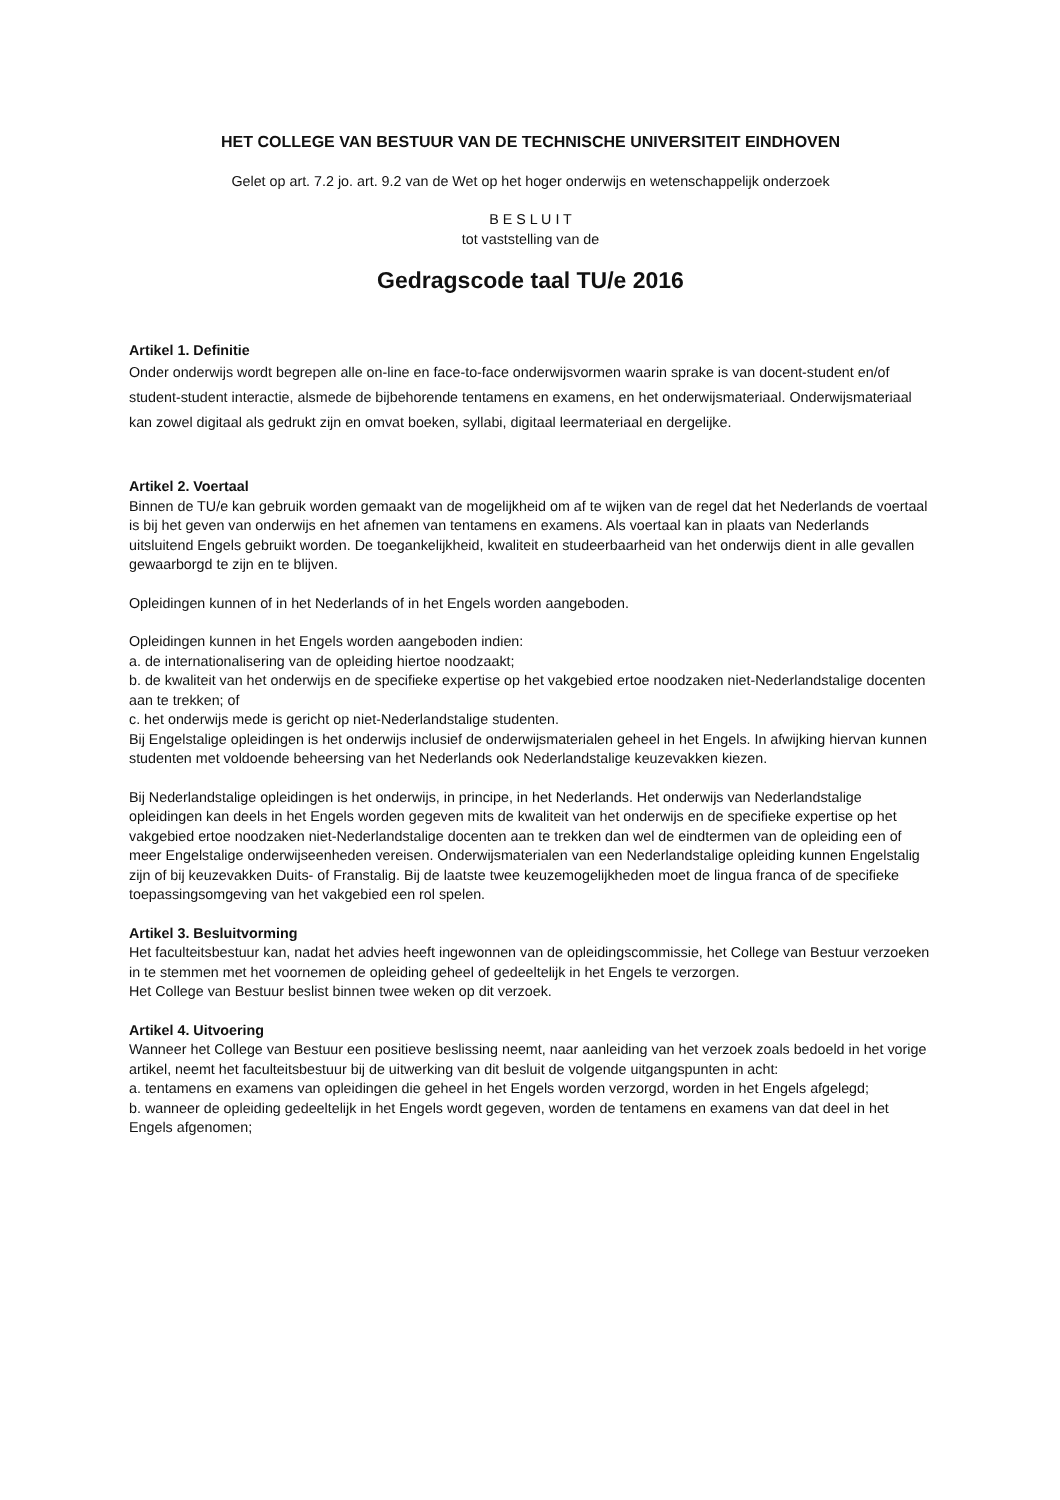HET COLLEGE VAN BESTUUR VAN DE TECHNISCHE UNIVERSITEIT EINDHOVEN
Gelet op art. 7.2 jo. art. 9.2 van de Wet op het hoger onderwijs en wetenschappelijk onderzoek
B E S L U I T
tot vaststelling van de
Gedragscode taal TU/e 2016
Artikel 1. Definitie
Onder onderwijs wordt begrepen alle on-line en face-to-face onderwijsvormen waarin sprake is van docent-student en/of student-student interactie, alsmede de bijbehorende tentamens en examens, en het onderwijsmateriaal. Onderwijsmateriaal kan zowel digitaal als gedrukt zijn en omvat boeken, syllabi, digitaal leermateriaal en dergelijke.
Artikel 2. Voertaal
Binnen de TU/e kan gebruik worden gemaakt van de mogelijkheid om af te wijken van de regel dat het Nederlands de voertaal is bij het geven van onderwijs en het afnemen van tentamens en examens. Als voertaal kan in plaats van Nederlands uitsluitend Engels gebruikt worden. De toegankelijkheid, kwaliteit en studeerbaarheid van het onderwijs dient in alle gevallen gewaarborgd te zijn en te blijven.
Opleidingen kunnen of in het Nederlands of in het Engels worden aangeboden.
Opleidingen kunnen in het Engels worden aangeboden indien:
a. de internationalisering van de opleiding hiertoe noodzaakt;
b. de kwaliteit van het onderwijs en de specifieke expertise op het vakgebied ertoe noodzaken niet-Nederlandstalige docenten aan te trekken; of
c. het onderwijs mede is gericht op niet-Nederlandstalige studenten.
Bij Engelstalige opleidingen is het onderwijs inclusief de onderwijsmaterialen geheel in het Engels. In afwijking hiervan kunnen studenten met voldoende beheersing van het Nederlands ook Nederlandstalige keuzevakken kiezen.
Bij Nederlandstalige opleidingen is het onderwijs, in principe, in het Nederlands. Het onderwijs van Nederlandstalige opleidingen kan deels in het Engels worden gegeven mits de kwaliteit van het onderwijs en de specifieke expertise op het vakgebied ertoe noodzaken niet-Nederlandstalige docenten aan te trekken dan wel de eindtermen van de opleiding een of meer Engelstalige onderwijseenheden vereisen. Onderwijsmaterialen van een Nederlandstalige opleiding kunnen Engelstalig zijn of bij keuzevakken Duits- of Franstalig. Bij de laatste twee keuzemogelijkheden moet de lingua franca of de specifieke toepassingsomgeving van het vakgebied een rol spelen.
Artikel 3. Besluitvorming
Het faculteitsbestuur kan, nadat het advies heeft ingewonnen van de opleidingscommissie, het College van Bestuur verzoeken in te stemmen met het voornemen de opleiding geheel of gedeeltelijk in het Engels te verzorgen.
Het College van Bestuur beslist binnen twee weken op dit verzoek.
Artikel 4. Uitvoering
Wanneer het College van Bestuur een positieve beslissing neemt, naar aanleiding van het verzoek zoals bedoeld in het vorige artikel, neemt het faculteitsbestuur bij de uitwerking van dit besluit de volgende uitgangspunten in acht:
a. tentamens en examens van opleidingen die geheel in het Engels worden verzorgd, worden in het Engels afgelegd;
b. wanneer de opleiding gedeeltelijk in het Engels wordt gegeven, worden de tentamens en examens van dat deel in het Engels afgenomen;